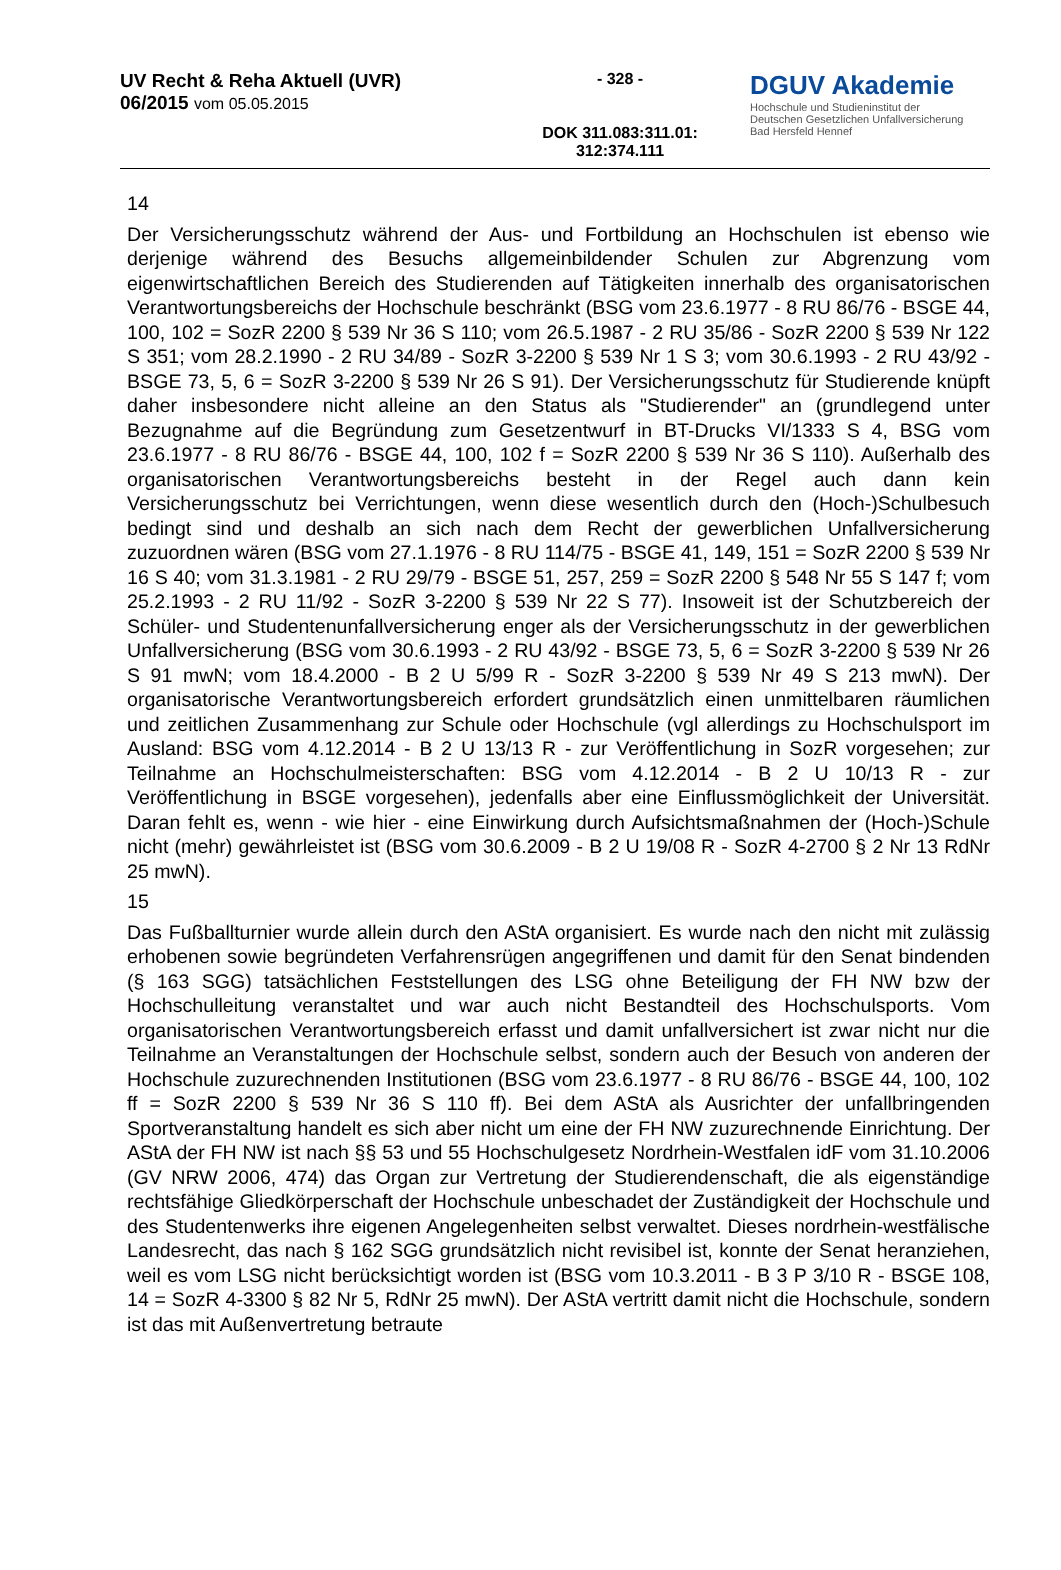UV Recht & Reha Aktuell (UVR)
06/2015 vom 05.05.2015
- 328 -
DOK 311.083:311.01:
312:374.111
DGUV Akademie
Hochschule und Studieninstitut der
Deutschen Gesetzlichen Unfallversicherung
Bad Hersfeld Hennef
14
Der Versicherungsschutz während der Aus- und Fortbildung an Hochschulen ist ebenso wie derjenige während des Besuchs allgemeinbildender Schulen zur Abgrenzung vom eigenwirtschaftlichen Bereich des Studierenden auf Tätigkeiten innerhalb des organisatorischen Verantwortungsbereichs der Hochschule beschränkt (BSG vom 23.6.1977 - 8 RU 86/76 - BSGE 44, 100, 102 = SozR 2200 § 539 Nr 36 S 110; vom 26.5.1987 - 2 RU 35/86 - SozR 2200 § 539 Nr 122 S 351; vom 28.2.1990 - 2 RU 34/89 - SozR 3-2200 § 539 Nr 1 S 3; vom 30.6.1993 - 2 RU 43/92 - BSGE 73, 5, 6 = SozR 3-2200 § 539 Nr 26 S 91). Der Versicherungsschutz für Studierende knüpft daher insbesondere nicht alleine an den Status als "Studierender" an (grundlegend unter Bezugnahme auf die Begründung zum Gesetzentwurf in BT-Drucks VI/1333 S 4, BSG vom 23.6.1977 - 8 RU 86/76 - BSGE 44, 100, 102 f = SozR 2200 § 539 Nr 36 S 110). Außerhalb des organisatorischen Verantwortungsbereichs besteht in der Regel auch dann kein Versicherungsschutz bei Verrichtungen, wenn diese wesentlich durch den (Hoch-)Schulbesuch bedingt sind und deshalb an sich nach dem Recht der gewerblichen Unfallversicherung zuzuordnen wären (BSG vom 27.1.1976 - 8 RU 114/75 - BSGE 41, 149, 151 = SozR 2200 § 539 Nr 16 S 40; vom 31.3.1981 - 2 RU 29/79 - BSGE 51, 257, 259 = SozR 2200 § 548 Nr 55 S 147 f; vom 25.2.1993 - 2 RU 11/92 - SozR 3-2200 § 539 Nr 22 S 77). Insoweit ist der Schutzbereich der Schüler- und Studentenunfallversicherung enger als der Versicherungsschutz in der gewerblichen Unfallversicherung (BSG vom 30.6.1993 - 2 RU 43/92 - BSGE 73, 5, 6 = SozR 3-2200 § 539 Nr 26 S 91 mwN; vom 18.4.2000 - B 2 U 5/99 R - SozR 3-2200 § 539 Nr 49 S 213 mwN). Der organisatorische Verantwortungsbereich erfordert grundsätzlich einen unmittelbaren räumlichen und zeitlichen Zusammenhang zur Schule oder Hochschule (vgl allerdings zu Hochschulsport im Ausland: BSG vom 4.12.2014 - B 2 U 13/13 R - zur Veröffentlichung in SozR vorgesehen; zur Teilnahme an Hochschulmeisterschaften: BSG vom 4.12.2014 - B 2 U 10/13 R - zur Veröffentlichung in BSGE vorgesehen), jedenfalls aber eine Einflussmöglichkeit der Universität. Daran fehlt es, wenn - wie hier - eine Einwirkung durch Aufsichtsmaßnahmen der (Hoch-)Schule nicht (mehr) gewährleistet ist (BSG vom 30.6.2009 - B 2 U 19/08 R - SozR 4-2700 § 2 Nr 13 RdNr 25 mwN).
15
Das Fußballturnier wurde allein durch den AStA organisiert. Es wurde nach den nicht mit zulässig erhobenen sowie begründeten Verfahrensrügen angegriffenen und damit für den Senat bindenden (§ 163 SGG) tatsächlichen Feststellungen des LSG ohne Beteiligung der FH NW bzw der Hochschulleitung veranstaltet und war auch nicht Bestandteil des Hochschulsports. Vom organisatorischen Verantwortungsbereich erfasst und damit unfallversichert ist zwar nicht nur die Teilnahme an Veranstaltungen der Hochschule selbst, sondern auch der Besuch von anderen der Hochschule zuzurechnenden Institutionen (BSG vom 23.6.1977 - 8 RU 86/76 - BSGE 44, 100, 102 ff = SozR 2200 § 539 Nr 36 S 110 ff). Bei dem AStA als Ausrichter der unfallbringenden Sportveranstaltung handelt es sich aber nicht um eine der FH NW zuzurechnende Einrichtung. Der AStA der FH NW ist nach §§ 53 und 55 Hochschulgesetz Nordrhein-Westfalen idF vom 31.10.2006 (GV NRW 2006, 474) das Organ zur Vertretung der Studierendenschaft, die als eigenständige rechtsfähige Gliedkörperschaft der Hochschule unbeschadet der Zuständigkeit der Hochschule und des Studentenwerks ihre eigenen Angelegenheiten selbst verwaltet. Dieses nordrhein-westfälische Landesrecht, das nach § 162 SGG grundsätzlich nicht revisibel ist, konnte der Senat heranziehen, weil es vom LSG nicht berücksichtigt worden ist (BSG vom 10.3.2011 - B 3 P 3/10 R - BSGE 108, 14 = SozR 4-3300 § 82 Nr 5, RdNr 25 mwN). Der AStA vertritt damit nicht die Hochschule, sondern ist das mit Außenvertretung betraute